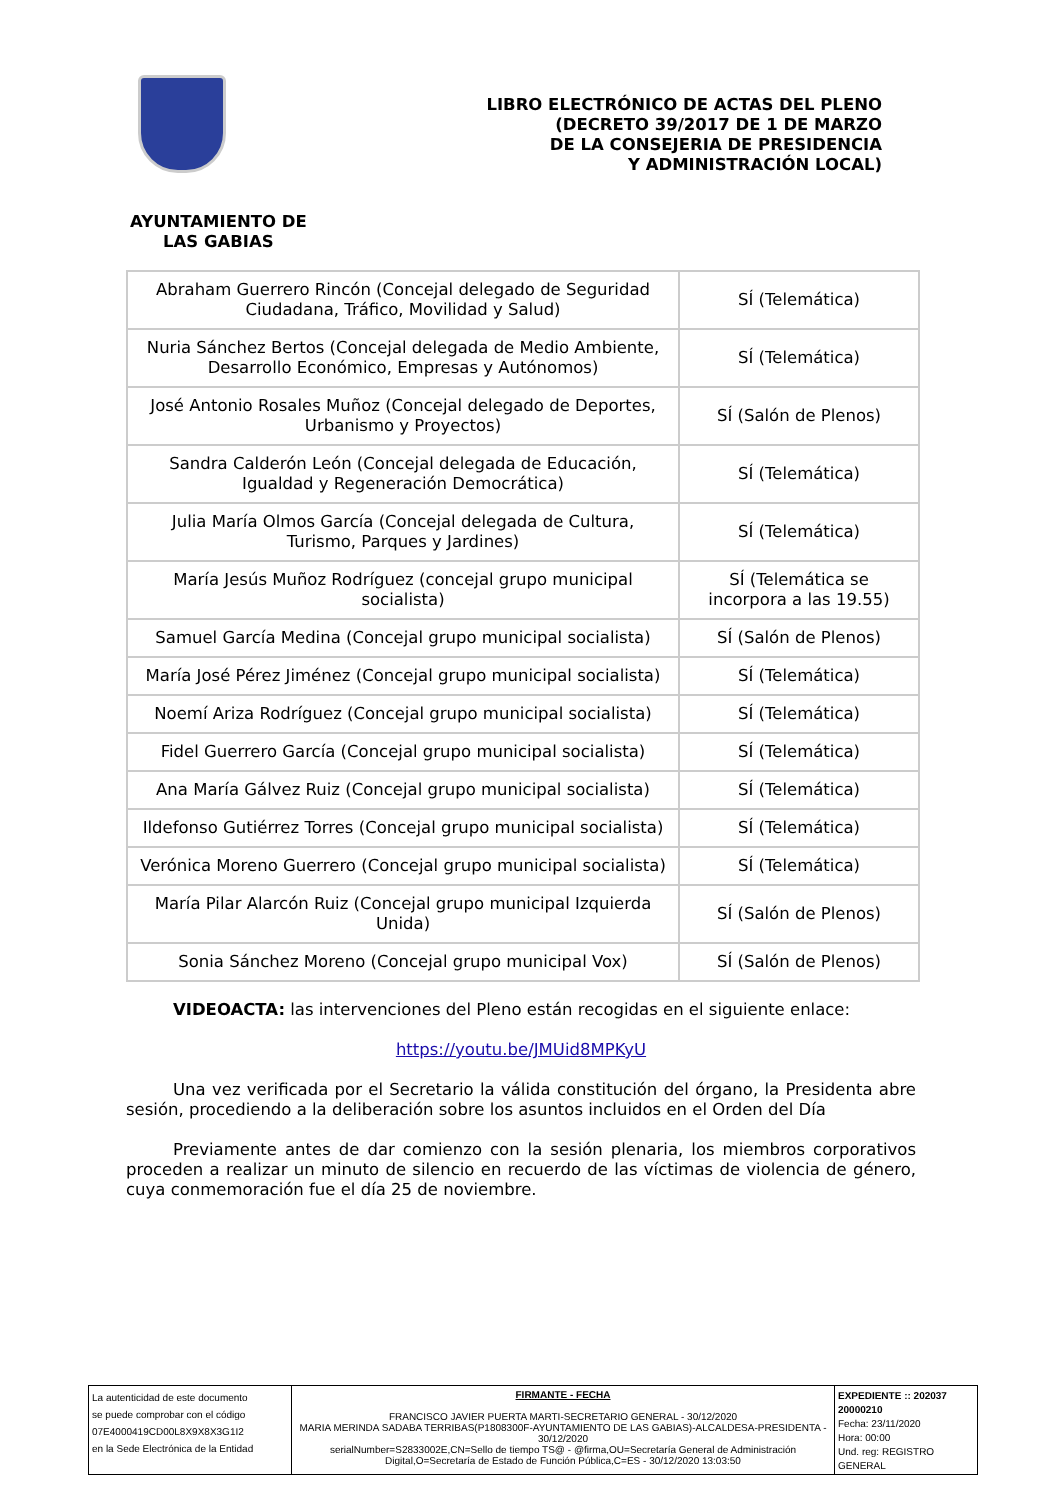LIBRO ELECTRÓNICO DE ACTAS DEL PLENO
(DECRETO 39/2017 DE 1 DE MARZO
DE LA CONSEJERIA DE PRESIDENCIA
Y ADMINISTRACIÓN LOCAL)
AYUNTAMIENTO DE
LAS GABIAS
| Abraham Guerrero Rincón (Concejal delegado de Seguridad Ciudadana, Tráfico, Movilidad y Salud) | SÍ (Telemática) |
| Nuria Sánchez Bertos (Concejal delegada de Medio Ambiente, Desarrollo Económico, Empresas y Autónomos) | SÍ (Telemática) |
| José Antonio Rosales Muñoz (Concejal delegado de Deportes, Urbanismo y Proyectos) | SÍ (Salón de Plenos) |
| Sandra Calderón León (Concejal delegada de Educación, Igualdad y Regeneración Democrática) | SÍ (Telemática) |
| Julia María Olmos García (Concejal delegada de Cultura, Turismo, Parques y Jardines) | SÍ (Telemática) |
| María Jesús Muñoz Rodríguez (concejal grupo municipal socialista) | SÍ (Telemática se incorpora a las 19.55) |
| Samuel García Medina (Concejal grupo municipal socialista) | SÍ (Salón de Plenos) |
| María José Pérez Jiménez (Concejal grupo municipal socialista) | SÍ (Telemática) |
| Noemí Ariza Rodríguez (Concejal grupo municipal socialista) | SÍ (Telemática) |
| Fidel Guerrero García (Concejal grupo municipal socialista) | SÍ (Telemática) |
| Ana María Gálvez Ruiz (Concejal grupo municipal socialista) | SÍ (Telemática) |
| Ildefonso Gutiérrez Torres (Concejal grupo municipal socialista) | SÍ (Telemática) |
| Verónica Moreno Guerrero (Concejal grupo municipal socialista) | SÍ (Telemática) |
| María Pilar Alarcón Ruiz (Concejal grupo municipal Izquierda Unida) | SÍ (Salón de Plenos) |
| Sonia Sánchez Moreno (Concejal grupo municipal Vox) | SÍ (Salón de Plenos) |
VIDEOACTA: las intervenciones del Pleno están recogidas en el siguiente enlace:
https://youtu.be/JMUid8MPKyU
Una vez verificada por el Secretario la válida constitución del órgano, la Presidenta abre sesión, procediendo a la deliberación sobre los asuntos incluidos en el Orden del Día
Previamente antes de dar comienzo con la sesión plenaria, los miembros corporativos proceden a realizar un minuto de silencio en recuerdo de las víctimas de violencia de género, cuya conmemoración fue el día 25 de noviembre.
La autenticidad de este documento
se puede comprobar con el código
07E4000419CD00L8X9X8X3G1I2
en la Sede Electrónica de la Entidad
FIRMANTE - FECHA
FRANCISCO JAVIER PUERTA MARTI-SECRETARIO GENERAL - 30/12/2020
MARIA MERINDA SADABA TERRIBAS(P1808300F-AYUNTAMIENTO DE LAS GABIAS)-ALCALDESA-PRESIDENTA - 30/12/2020
serialNumber=S2833002E,CN=Sello de tiempo TS@ - @firma,OU=Secretaría General de Administración Digital,O=Secretaría de Estado de Función Pública,C=ES - 30/12/2020 13:03:50
EXPEDIENTE :: 202037 20000210
Fecha: 23/11/2020
Hora: 00:00
Und. reg: REGISTRO GENERAL